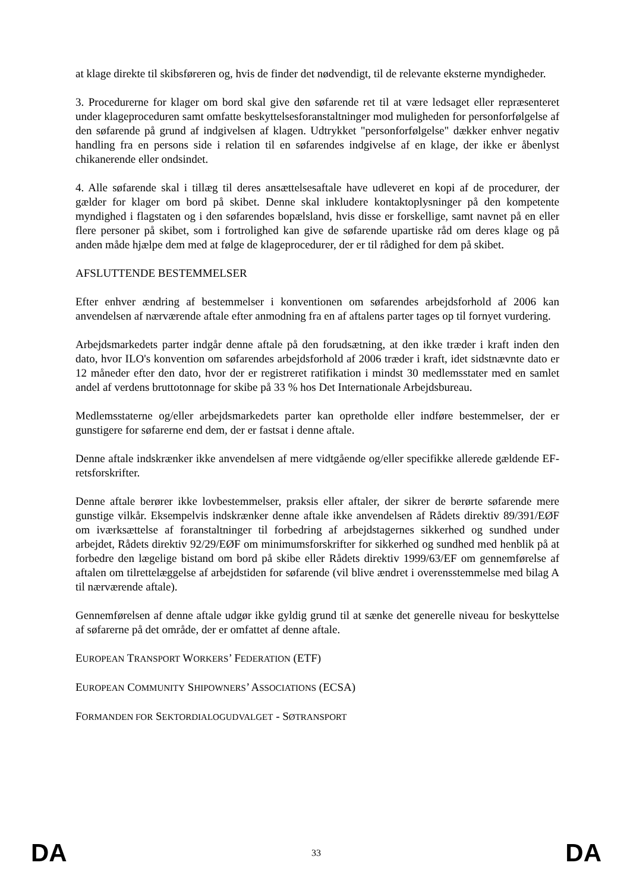at klage direkte til skibsføreren og, hvis de finder det nødvendigt, til de relevante eksterne myndigheder.
3. Procedurerne for klager om bord skal give den søfarende ret til at være ledsaget eller repræsenteret under klageproceduren samt omfatte beskyttelsesforanstaltninger mod muligheden for personforfølgelse af den søfarende på grund af indgivelsen af klagen. Udtrykket "personforfølgelse" dækker enhver negativ handling fra en persons side i relation til en søfarendes indgivelse af en klage, der ikke er åbenlyst chikanerende eller ondsindet.
4. Alle søfarende skal i tillæg til deres ansættelsesaftale have udleveret en kopi af de procedurer, der gælder for klager om bord på skibet. Denne skal inkludere kontaktoplysninger på den kompetente myndighed i flagstaten og i den søfarendes bopælsland, hvis disse er forskellige, samt navnet på en eller flere personer på skibet, som i fortrolighed kan give de søfarende upartiske råd om deres klage og på anden måde hjælpe dem med at følge de klageprocedurer, der er til rådighed for dem på skibet.
AFSLUTTENDE BESTEMMELSER
Efter enhver ændring af bestemmelser i konventionen om søfarendes arbejdsforhold af 2006 kan anvendelsen af nærværende aftale efter anmodning fra en af aftalens parter tages op til fornyet vurdering.
Arbejdsmarkedets parter indgår denne aftale på den forudsætning, at den ikke træder i kraft inden den dato, hvor ILO's konvention om søfarendes arbejdsforhold af 2006 træder i kraft, idet sidstnævnte dato er 12 måneder efter den dato, hvor der er registreret ratifikation i mindst 30 medlemsstater med en samlet andel af verdens bruttotonnage for skibe på 33 % hos Det Internationale Arbejdsbureau.
Medlemsstaterne og/eller arbejdsmarkedets parter kan opretholde eller indføre bestemmelser, der er gunstigere for søfarerne end dem, der er fastsat i denne aftale.
Denne aftale indskrænker ikke anvendelsen af mere vidtgående og/eller specifikke allerede gældende EF-retsforskrifter.
Denne aftale berører ikke lovbestemmelser, praksis eller aftaler, der sikrer de berørte søfarende mere gunstige vilkår. Eksempelvis indskrænker denne aftale ikke anvendelsen af Rådets direktiv 89/391/EØF om iværksættelse af foranstaltninger til forbedring af arbejdstagernes sikkerhed og sundhed under arbejdet, Rådets direktiv 92/29/EØF om minimumsforskrifter for sikkerhed og sundhed med henblik på at forbedre den lægelige bistand om bord på skibe eller Rådets direktiv 1999/63/EF om gennemførelse af aftalen om tilrettelæggelse af arbejdstiden for søfarende (vil blive ændret i overensstemmelse med bilag A til nærværende aftale).
Gennemførelsen af denne aftale udgør ikke gyldig grund til at sænke det generelle niveau for beskyttelse af søfarerne på det område, der er omfattet af denne aftale.
EUROPEAN TRANSPORT WORKERS’ FEDERATION (ETF)
EUROPEAN COMMUNITY SHIPOWNERS’ ASSOCIATIONS (ECSA)
FORMANDEN FOR SEKTORDIALOGUDVALGET - SØTRANSPORT
DA 33 DA